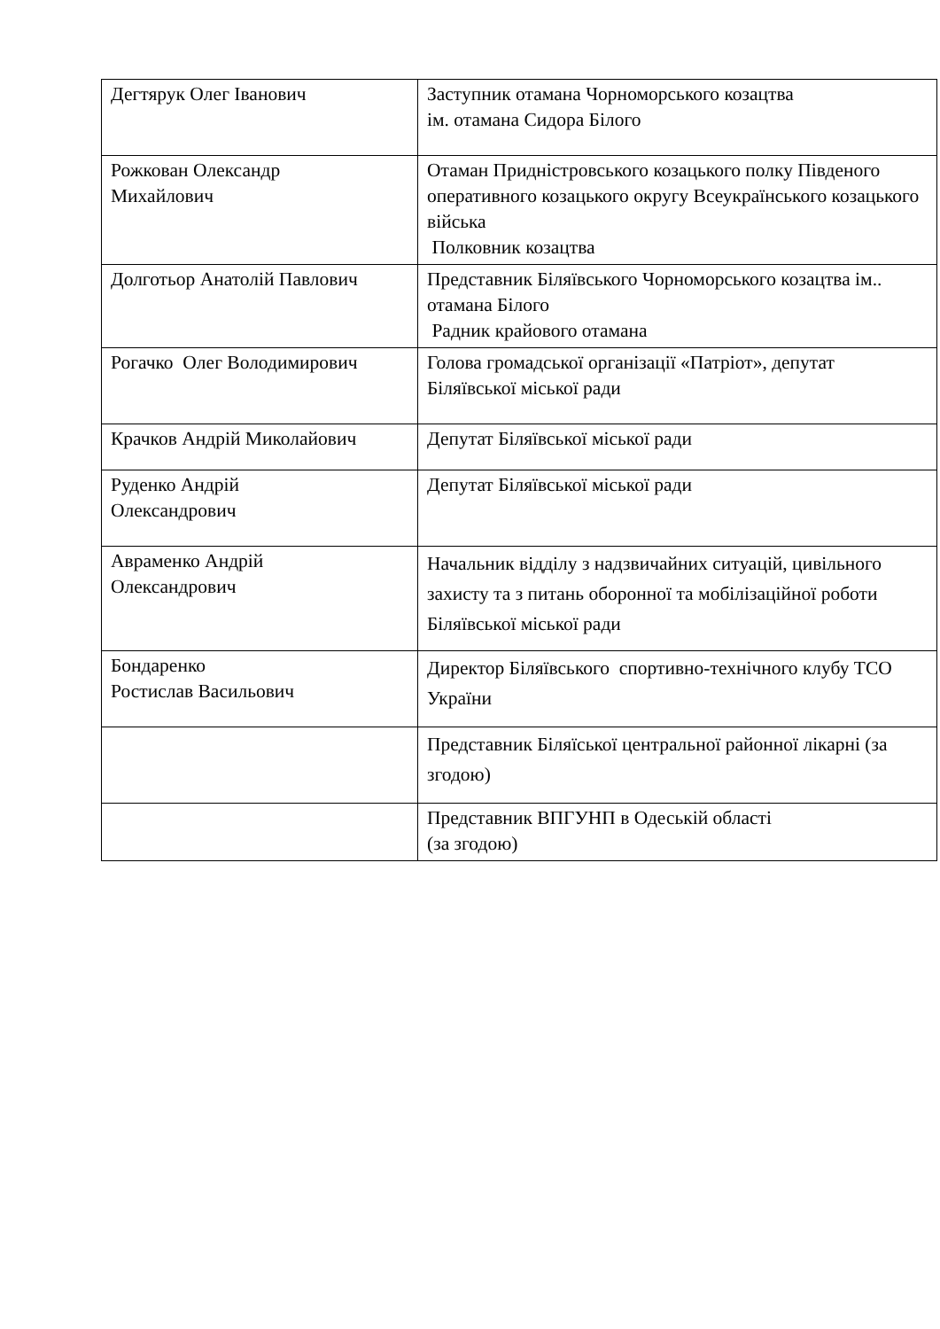| Дегтярук Олег Іванович | Заступник отамана Чорноморського козацтва ім. отамана Сидора Білого |
| Рожкован Олександр Михайлович | Отаман Придністровського козацького полку Південого оперативного козацького округу Всеукраїнського козацького війська Полковник козацтва |
| Долготьор Анатолій Павлович | Представник Біляївського Чорноморського козацтва ім.. отамана Білого Радник крайового отамана |
| Рогачко Олег Володимирович | Голова громадської організації «Патріот», депутат Біляївської міської ради |
| Крачков Андрій Миколайович | Депутат Біляївської міської ради |
| Руденко Андрій Олександрович | Депутат Біляївської міської ради |
| Авраменко Андрій Олександрович | Начальник відділу з надзвичайних ситуацій, цивільного захисту та з питань оборонної та мобілізаційної роботи Біляївської міської ради |
| Бондаренко Ростислав Васильович | Директор Біляївського спортивно-технічного клубу ТСО України |
| | Представник Біляїської центральної районної лікарні (за згодою) |
| | Представник ВПГУНП в Одеській області (за згодою) |